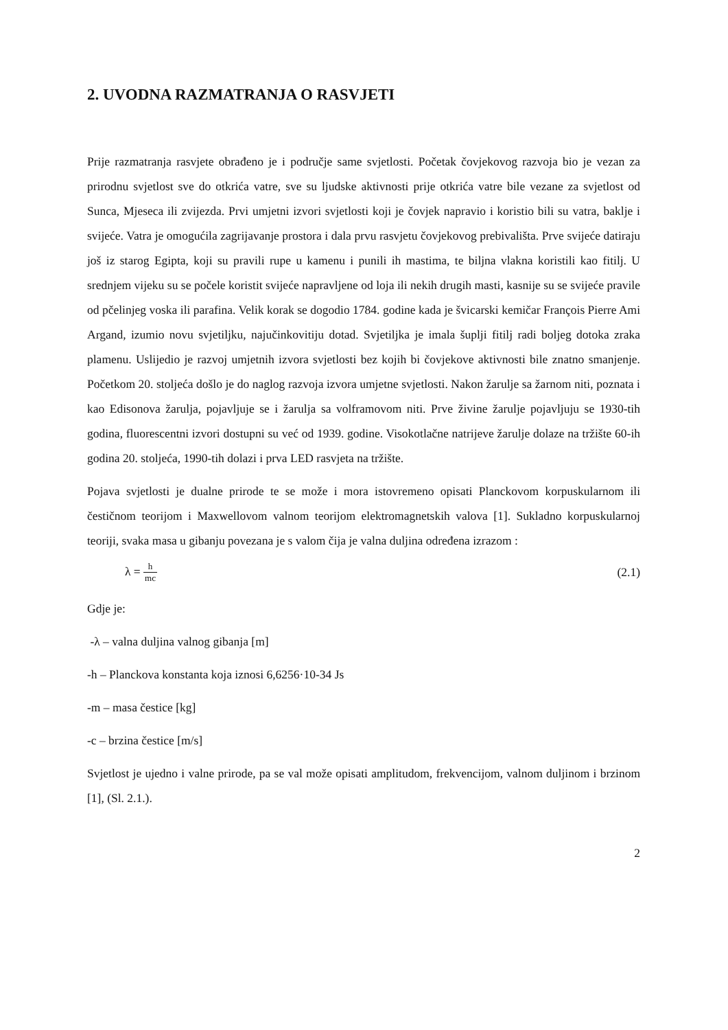2. UVODNA RAZMATRANJA O RASVJETI
Prije razmatranja rasvjete obrađeno je i područje same svjetlosti. Početak čovjekovog razvoja bio je vezan za prirodnu svjetlost sve do otkrića vatre, sve su ljudske aktivnosti prije otkrića vatre bile vezane za svjetlost od Sunca, Mjeseca ili zvijezda. Prvi umjetni izvori svjetlosti koji je čovjek napravio i koristio bili su vatra, baklje i svijeće. Vatra je omogućila zagrijavanje prostora i dala prvu rasvjetu čovjekovog prebivališta. Prve svijeće datiraju još iz starog Egipta, koji su pravili rupe u kamenu i punili ih mastima, te biljna vlakna koristili kao fitilj. U srednjem vijeku su se počele koristit svijeće napravljene od loja ili nekih drugih masti, kasnije su se svijeće pravile od pčelinjeg voska ili parafina. Velik korak se dogodio 1784. godine kada je švicarski kemičar François Pierre Ami Argand, izumio novu svjetiljku, najučinkovitiju dotad. Svjetiljka je imala šuplji fitilj radi boljeg dotoka zraka plamenu. Uslijedio je razvoj umjetnih izvora svjetlosti bez kojih bi čovjekove aktivnosti bile znatno smanjenje. Početkom 20. stoljeća došlo je do naglog razvoja izvora umjetne svjetlosti. Nakon žarulje sa žarnom niti, poznata i kao Edisonova žarulja, pojavljuje se i žarulja sa volframovom niti. Prve živine žarulje pojavljuju se 1930-tih godina, fluorescentni izvori dostupni su već od 1939. godine. Visokotlačne natrijeve žarulje dolaze na tržište 60-ih godina 20. stoljeća, 1990-tih dolazi i prva LED rasvjeta na tržište.
Pojava svjetlosti je dualne prirode te se može i mora istovremeno opisati Planckovom korpuskularnom ili čestičnom teorijom i Maxwellovom valnom teorijom elektromagnetskih valova [1]. Sukladno korpuskularnoj teoriji, svaka masa u gibanju povezana je s valom čija je valna duljina određena izrazom :
λ = h mc
(2.1)
Gdje je:
-λ – valna duljina valnog gibanja [m]
-h – Planckova konstanta koja iznosi 6,6256·10-34 Js
-m – masa čestice [kg]
-c – brzina čestice [m/s]
Svjetlost je ujedno i valne prirode, pa se val može opisati amplitudom, frekvencijom, valnom duljinom i brzinom [1], (Sl. 2.1.).
2